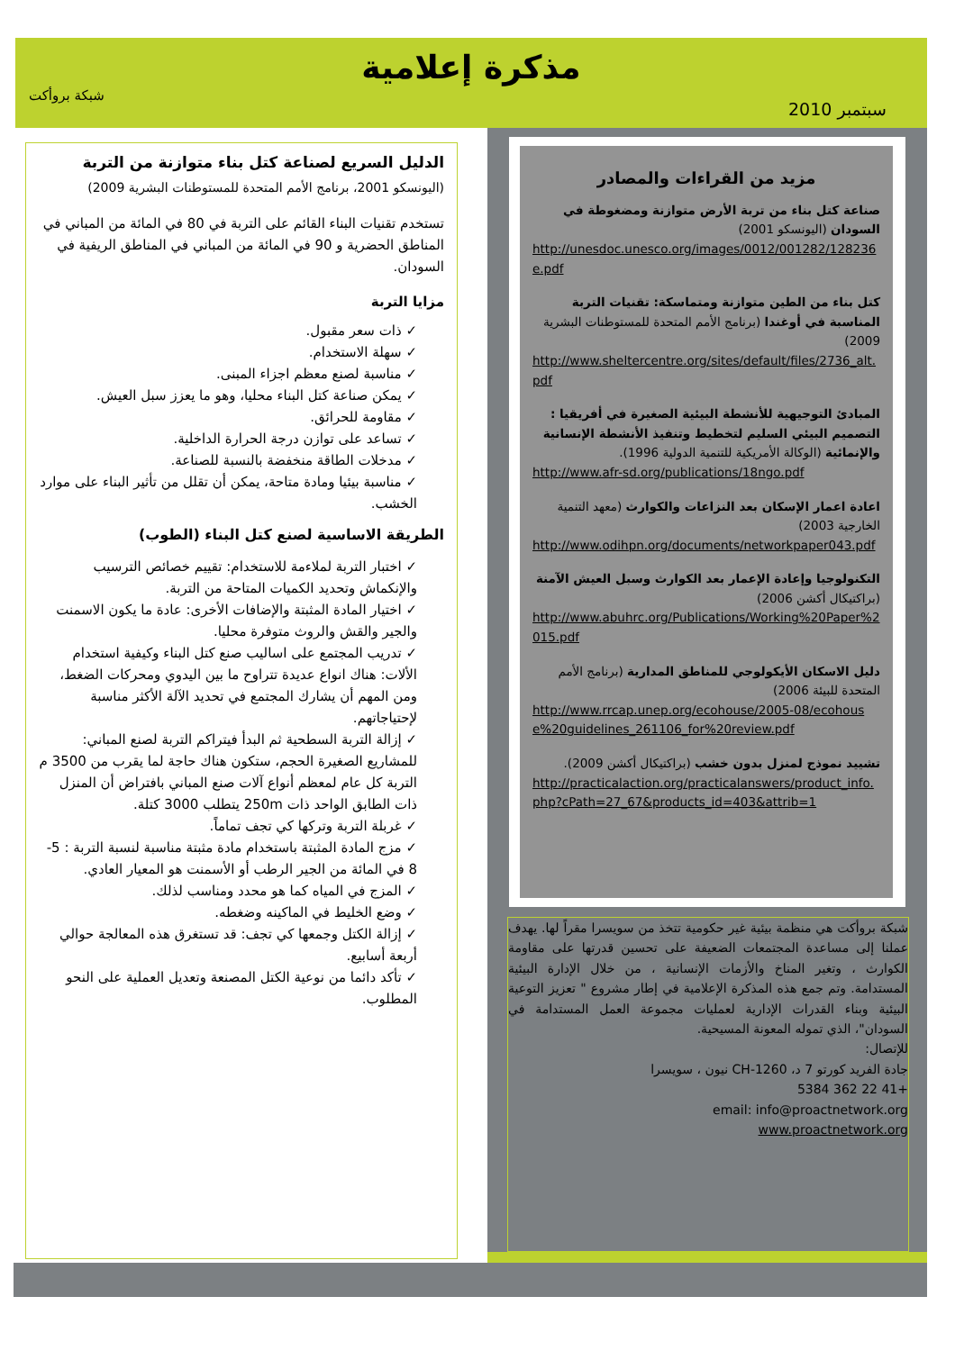مذكرة إعلامية
شبكة بروأكت
سبتمبر 2010
مزيد من القراءات والمصادر
صناعة كتل بناء من تربة الأرض متوازنة ومضغوطة في السودان (اليونسكو 2001)
http://unesdoc.unesco.org/images/0012/001282/128236e.pdf
كتل بناء من الطين متوازنة ومتماسكة: تقنيات التربة المناسبة في أوغندا (برنامج الأمم المتحدة للمستوطنات البشرية 2009)
http://www.sheltercentre.org/sites/default/files/2736_alt.pdf
المبادئ التوجيهية للأنشطة البيئية الصغيرة في أفريقيا : التصميم البيئي السليم لتخطيط وتنفيذ الأنشطة الإنسانية والإنمائية (الوكالة الأمريكية للتنمية الدولية 1996).
http://www.afr-sd.org/publications/18ngo.pdf
اعادة اعمار الإسكان بعد النزاعات والكوارث (معهد التنمية الخارجية 2003)
http://www.odihpn.org/documents/networkpaper043.pdf
التكنولوجيا وإعادة الإعمار بعد الكوارث وسبل العيش الآمنة (براكتيكال أكشن 2006)
http://www.abuhrc.org/Publications/Working%20Paper%2015.pdf
دليل الاسكان الأيكولوجي للمناطق المدارية (برنامج الأمم المتحدة للبيئة 2006)
http://www.rrcap.unep.org/ecohouse/2005-08/ecohouse%20guidelines_261106_for%20review.pdf
تشييد نموذج لمنزل بدون خشب (براكتيكال أكشن 2009).
http://practicalaction.org/practicalanswers/product_info.php?cPath=27_67&products_id=403&attrib=1
شبكة بروأكت هي منظمة بيئية غير حكومية تتخذ من سويسرا مقراً لها. يهدف عملنا إلى مساعدة المجتمعات الضعيفة على تحسين قدرتها على مقاومة الكوارث ، وتغير المناخ والأزمات الإنسانية ، من خلال الإدارة البيئية المستدامة. وتم جمع هذه المذكرة الإعلامية في إطار مشروع " تعزيز التوعية البيئية وبناء القدرات الإدارية لعمليات مجموعة العمل المستدامة في السودان"، الذي تموله المعونة المسيحية.
للإتصال:
جادة الفريد كورتو 7 د، CH-1260 نيون ، سويسرا
+41 22 362 5384
email: info@proactnetwork.org
www.proactnetwork.org
الدليل السريع لصناعة كتل بناء متوازنة من التربة (اليونسكو 2001، برنامج الأمم المتحدة للمستوطنات البشرية 2009)
تستخدم تقنيات البناء القائم على التربة في 80 في المائة من المباني في المناطق الحضرية و 90 في المائة من المباني في المناطق الريفية في السودان.
مزايا التربة
✓ ذات سعر مقبول.
✓ سهلة الاستخدام.
✓ مناسبة لصنع معظم اجزاء المبنى.
✓ يمكن صناعة كتل البناء محليا، وهو ما يعزز سبل العيش.
✓ مقاومة للحرائق.
✓ تساعد على توازن درجة الحرارة الداخلية.
✓ مدخلات الطاقة منخفضة بالنسبة للصناعة.
✓ مناسبة بيئيا ومادة متاحة، يمكن أن تقلل من تأثير البناء على موارد الخشب.
الطريقة الاساسية لصنع كتل البناء (الطوب)
✓ اختبار التربة لملاءمة للاستخدام: تقييم خصائص الترسيب والإنكماش وتحديد الكميات المتاحة من التربة.
✓ اختيار المادة المثبتة والإضافات الأخرى: عادة ما يكون الاسمنت والجير والقش والروث متوفرة محليا.
✓ تدريب المجتمع على اساليب صنع كتل البناء وكيفية استخدام الألات: هناك انواع عديدة تتراوح ما بين اليدوي ومحركات الضغط، ومن المهم أن يشارك المجتمع في تحديد الآلة الأكثر مناسبة لإحتياجاتهم.
✓ إزالة التربة السطحية ثم البدأ فيتراكم التربة لصنع المباني: للمشاريع الصغيرة الحجم، ستكون هناك حاجة لما يقرب من 3500 م التربة كل عام لمعظم أنواع آلات صنع المباني بافتراض أن المنزل ذات الطابق الواحد ذات 250m يتطلب 3000 كتلة.
✓ غربلة التربة وتركها كي تجف تماماً.
✓ مزج المادة المثبتة باستخدام مادة مثبتة مناسبة لنسبة التربة : 5- 8 في المائة من الجير الرطب أو الأسمنت هو المعيار العادي.
✓ المزج في المياه كما هو محدد ومناسب لذلك.
✓ وضع الخليط في الماكينه وضغطه.
✓ إزالة الكتل وجمعها كي تجف: قد تستغرق هذه المعالجة حوالي أربعة أسابيع.
✓ تأكد دائما من نوعية الكتل المصنعة وتعديل العملية على النحو المطلوب.